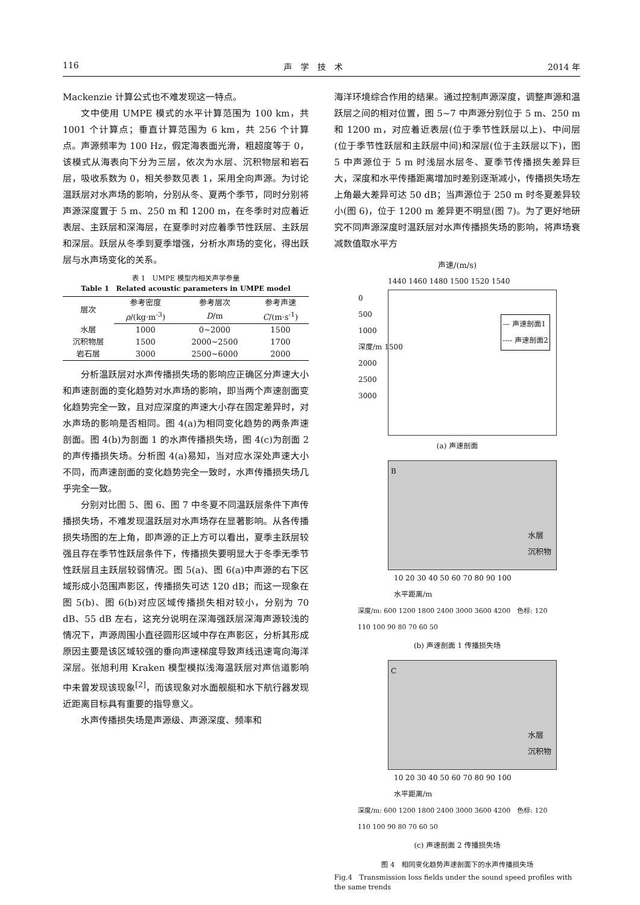116 声　学　技　术 2014 年
Mackenzie 计算公式也不难发现这一特点。
文中使用 UMPE 模式的水平计算范围为 100 km，共 1001 个计算点；垂直计算范围为 6 km，共 256 个计算点。声源频率为 100 Hz，假定海表面光滑，粗超度等于 0，该模式从海表向下分为三层，依次为水层、沉积物层和岩石层，吸收系数为 0，相关参数见表 1，采用全向声源。为讨论温跃层对水声场的影响，分别从冬、夏两个季节，同时分别将声源深度置于 5 m、250 m 和 1200 m，在冬季时对应着近表层、主跃层和深海层，在夏季时对应着季节性跃层、主跃层和深层。跃层从冬季到夏季增强，分析水声场的变化，得出跃层与水声场变化的关系。
表 1　UMPE 模型内相关声学参量
Table 1　Related acoustic parameters in UMPE model
| 层次 | 参考密度 | 参考层次 | 参考声速 |
| --- | --- | --- | --- |
| | ρ /(kg·m<sup>-3</sup>) | D /m | C /(m·s<sup>-1</sup>) |
| 水层 | 1000 | 0~2000 | 1500 |
| 沉积物层 | 1500 | 2000~2500 | 1700 |
| 岩石层 | 3000 | 2500~6000 | 2000 |
分析温跃层对水声传播损失场的影响应正确区分声速大小和声速剖面的变化趋势对水声场的影响，即当两个声速剖面变化趋势完全一致，且对应深度的声速大小存在固定差异时，对水声场的影响是否相同。图 4(a)为相同变化趋势的两条声速剖面。图 4(b)为剖面 1 的水声传播损失场，图 4(c)为剖面 2 的声传播损失场。分析图 4(a)易知，当对应水深处声速大小不同，而声速剖面的变化趋势完全一致时，水声传播损失场几乎完全一致。
分别对比图 5、图 6、图 7 中冬夏不同温跃层条件下声传播损失场，不难发现温跃层对水声场存在显著影响。从各传播损失场图的左上角，即声源的正上方可以看出，夏季主跃层较强且存在季节性跃层条件下，传播损失要明显大于冬季无季节性跃层且主跃层较弱情况。图 5(a)、图 6(a)中声源的右下区域形成小范围声影区，传播损失可达 120 dB；而这一现象在图 5(b)、图 6(b)对应区域传播损失相对较小，分别为 70 dB、55 dB 左右，这充分说明在深海强跃层深海声源较浅的情况下，声源周围小直径圆形区域中存在声影区，分析其形成原因主要是该区域较强的垂向声速梯度导致声线迅速弯向海洋深层。张旭利用 Kraken 模型模拟浅海温跃层对声信道影响中未曾发现该现象<sup>[2]</sup>，而该现象对水面舰艇和水下航行器发现近距离目标具有重要的指导意义。
水声传播损失场是声源级、声源深度、频率和
海洋环境综合作用的结果。通过控制声源深度，调整声源和温跃层之间的相对位置，图 5~7 中声源分别位于 5 m、250 m 和 1200 m，对应着近表层(位于季节性跃层以上)、中间层(位于季节性跃层和主跃层中间)和深层(位于主跃层以下)，图 5 中声源位于 5 m 时浅层水层冬、夏季节传播损失差异巨大，深度和水平传播距离增加时差别逐渐减小，传播损失场左上角最大差异可达 50 dB；当声源位于 250 m 时冬夏差异较小(图 6)，位于 1200 m 差异更不明显(图 7)。为了更好地研究不同声源深度时温跃层对水声传播损失场的影响，将声场衰减数值取水平方
声速/(m/s)
1440 1460 1480 1500 1520 1540
— 声速剖面1
---- 声速剖面2
0
500
1000
深度/m 1500
2000
2500
3000
(a) 声速剖面
水层
沉积物
B
10 20 30 40 50 60 70 80 90 100
水平距离/m
深度/m: 600 1200 1800 2400 3000 3600 4200　色标: 120 110 100 90 80 70 60 50
(b) 声速剖面 1 传播损失场
水层
沉积物
C
10 20 30 40 50 60 70 80 90 100
水平距离/m
深度/m: 600 1200 1800 2400 3000 3600 4200　色标: 120 110 100 90 80 70 60 50
(c) 声速剖面 2 传播损失场
图 4　相同变化趋势声速剖面下的水声传播损失场
Fig.4　Transmission loss fields under the sound speed profiles with the same trends